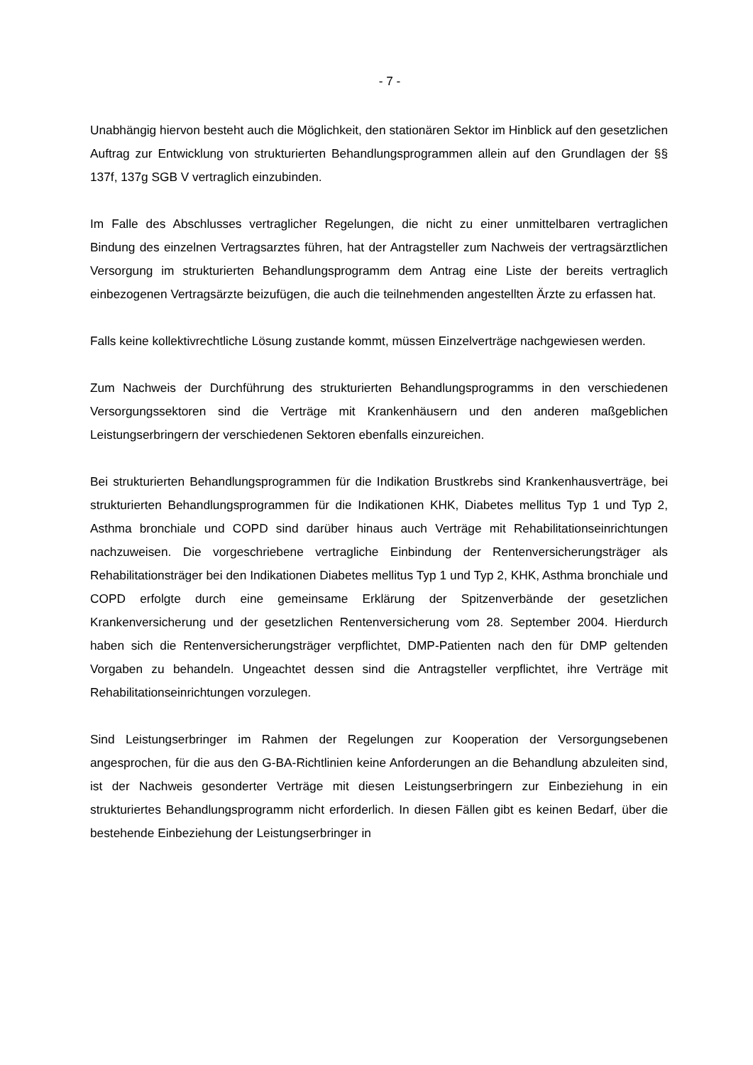- 7 -
Unabhängig hiervon besteht auch die Möglichkeit, den stationären Sektor im Hinblick auf den gesetzlichen Auftrag zur Entwicklung von strukturierten Behandlungsprogrammen allein auf den Grundlagen der §§ 137f, 137g SGB V vertraglich einzubinden.
Im Falle des Abschlusses vertraglicher Regelungen, die nicht zu einer unmittelbaren vertraglichen Bindung des einzelnen Vertragsarztes führen, hat der Antragsteller zum Nachweis der vertragsärztlichen Versorgung im strukturierten Behandlungsprogramm dem Antrag eine Liste der bereits vertraglich einbezogenen Vertragsärzte beizufügen, die auch die teilnehmenden angestellten Ärzte zu erfassen hat.
Falls keine kollektivrechtliche Lösung zustande kommt, müssen Einzelverträge nachgewiesen werden.
Zum Nachweis der Durchführung des strukturierten Behandlungsprogramms in den verschiedenen Versorgungssektoren sind die Verträge mit Krankenhäusern und den anderen maßgeblichen Leistungserbringern der verschiedenen Sektoren ebenfalls einzureichen.
Bei strukturierten Behandlungsprogrammen für die Indikation Brustkrebs sind Krankenhausverträge, bei strukturierten Behandlungsprogrammen für die Indikationen KHK, Diabetes mellitus Typ 1 und Typ 2, Asthma bronchiale und COPD sind darüber hinaus auch Verträge mit Rehabilitationseinrichtungen nachzuweisen. Die vorgeschriebene vertragliche Einbindung der Rentenversicherungsträger als Rehabilitationsträger bei den Indikationen Diabetes mellitus Typ 1 und Typ 2, KHK, Asthma bronchiale und COPD erfolgte durch eine gemeinsame Erklärung der Spitzenverbände der gesetzlichen Krankenversicherung und der gesetzlichen Rentenversicherung vom 28. September 2004. Hierdurch haben sich die Rentenversicherungsträger verpflichtet, DMP-Patienten nach den für DMP geltenden Vorgaben zu behandeln. Ungeachtet dessen sind die Antragsteller verpflichtet, ihre Verträge mit Rehabilitationseinrichtungen vorzulegen.
Sind Leistungserbringer im Rahmen der Regelungen zur Kooperation der Versorgungsebenen angesprochen, für die aus den G-BA-Richtlinien keine Anforderungen an die Behandlung abzuleiten sind, ist der Nachweis gesonderter Verträge mit diesen Leistungserbringern zur Einbeziehung in ein strukturiertes Behandlungsprogramm nicht erforderlich. In diesen Fällen gibt es keinen Bedarf, über die bestehende Einbeziehung der Leistungserbringer in